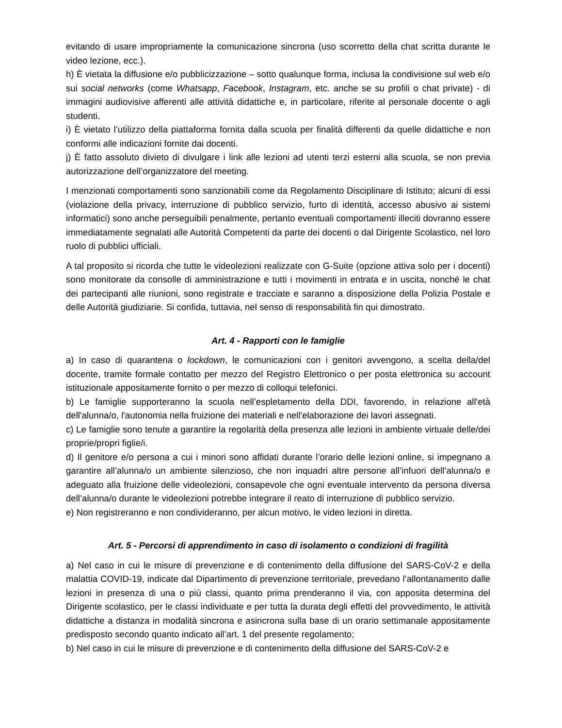evitando di usare impropriamente la comunicazione sincrona (uso scorretto della chat scritta durante le video lezione, ecc.).
h) È vietata la diffusione e/o pubblicizzazione – sotto qualunque forma, inclusa la condivisione sul web e/o sui social networks (come Whatsapp, Facebook, Instagram, etc. anche se su profili o chat private) - di immagini audiovisive afferenti alle attività didattiche e, in particolare, riferite al personale docente o agli studenti.
i) È vietato l’utilizzo della piattaforma fornita dalla scuola per finalità differenti da quelle didattiche e non conformi alle indicazioni fornite dai docenti.
j) È fatto assoluto divieto di divulgare i link alle lezioni ad utenti terzi esterni alla scuola, se non previa autorizzazione dell’organizzatore del meeting.
I menzionati comportamenti sono sanzionabili come da Regolamento Disciplinare di Istituto; alcuni di essi (violazione della privacy, interruzione di pubblico servizio, furto di identità, accesso abusivo ai sistemi informatici) sono anche perseguibili penalmente, pertanto eventuali comportamenti illeciti dovranno essere immediatamente segnalati alle Autorità Competenti da parte dei docenti o dal Dirigente Scolastico, nel loro ruolo di pubblici ufficiali.
A tal proposito si ricorda che tutte le videolezioni realizzate con G-Suite (opzione attiva solo per i docenti) sono monitorate da consolle di amministrazione e tutti i movimenti in entrata e in uscita, nonché le chat dei partecipanti alle riunioni, sono registrate e tracciate e saranno a disposizione della Polizia Postale e delle Autorità giudiziarie. Si confida, tuttavia, nel senso di responsabilità fin qui dimostrato.
Art. 4 - Rapporti con le famiglie
a) In caso di quarantena o lockdown, le comunicazioni con i genitori avvengono, a scelta della/del docente, tramite formale contatto per mezzo del Registro Elettronico o per posta elettronica su account istituzionale appositamente fornito o per mezzo di colloqui telefonici.
b) Le famiglie supporteranno la scuola nell’espletamento della DDI, favorendo, in relazione all'età dell'alunna/o, l'autonomia nella fruizione dei materiali e nell'elaborazione dei lavori assegnati.
c) Le famiglie sono tenute a garantire la regolarità della presenza alle lezioni in ambiente virtuale delle/dei proprie/propri figlie/i.
d) Il genitore e/o persona a cui i minori sono affidati durante l’orario delle lezioni online, si impegnano a garantire all’alunna/o un ambiente silenzioso, che non inquadri altre persone all’infuori dell’alunna/o e adeguato alla fruizione delle videolezioni, consapevole che ogni eventuale intervento da persona diversa dell’alunna/o durante le videolezioni potrebbe integrare il reato di interruzione di pubblico servizio.
e) Non registreranno e non condivideranno, per alcun motivo, le video lezioni in diretta.
Art. 5 - Percorsi di apprendimento in caso di isolamento o condizioni di fragilità
a) Nel caso in cui le misure di prevenzione e di contenimento della diffusione del SARS-CoV-2 e della malattia COVID-19, indicate dal Dipartimento di prevenzione territoriale, prevedano l’allontanamento dalle lezioni in presenza di una o più classi, quanto prima prenderanno il via, con apposita determina del Dirigente scolastico, per le classi individuate e per tutta la durata degli effetti del provvedimento, le attività didattiche a distanza in modalità sincrona e asincrona sulla base di un orario settimanale appositamente predisposto secondo quanto indicato all’art. 1 del presente regolamento;
b) Nel caso in cui le misure di prevenzione e di contenimento della diffusione del SARS-CoV-2 e